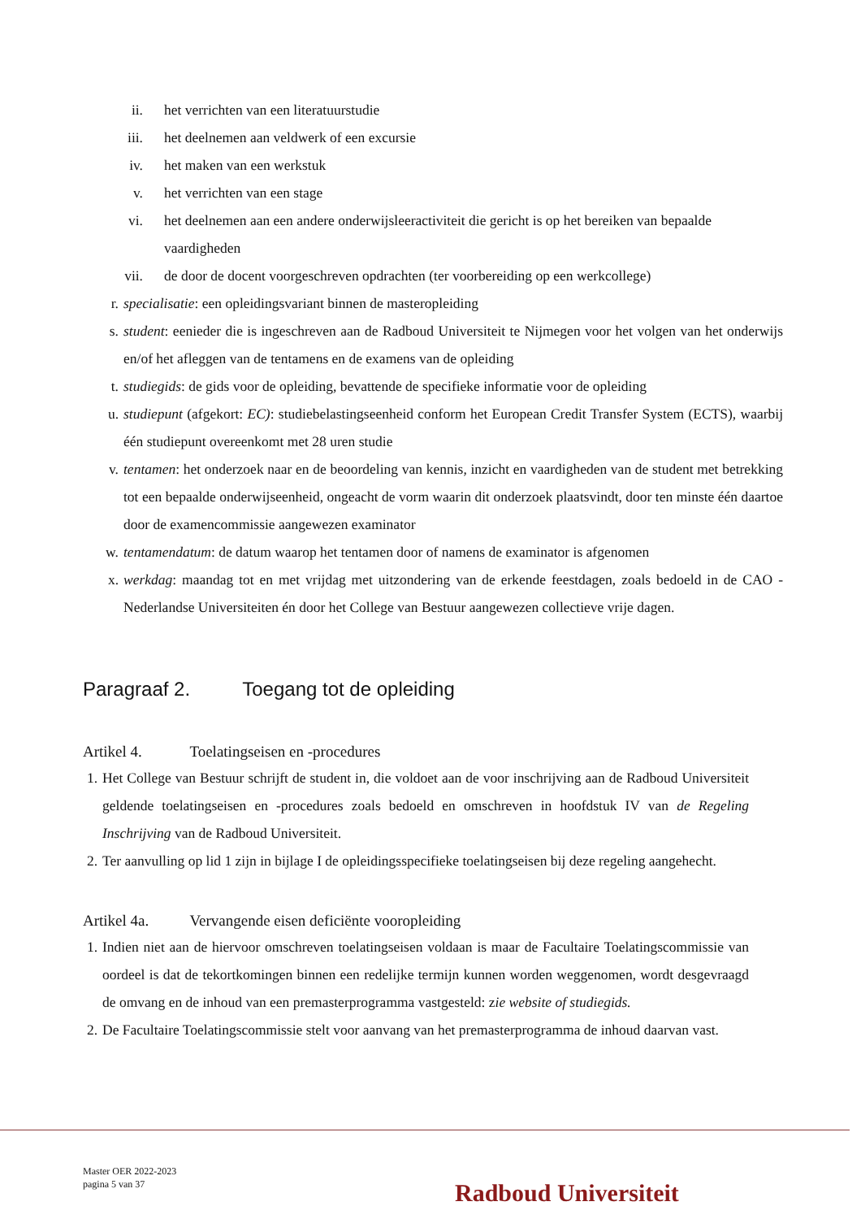ii. het verrichten van een literatuurstudie
iii. het deelnemen aan veldwerk of een excursie
iv. het maken van een werkstuk
v. het verrichten van een stage
vi. het deelnemen aan een andere onderwijsleeractiviteit die gericht is op het bereiken van bepaalde vaardigheden
vii. de door de docent voorgeschreven opdrachten (ter voorbereiding op een werkcollege)
r. specialisatie: een opleidingsvariant binnen de masteropleiding
s. student: eenieder die is ingeschreven aan de Radboud Universiteit te Nijmegen voor het volgen van het onderwijs en/of het afleggen van de tentamens en de examens van de opleiding
t. studiegids: de gids voor de opleiding, bevattende de specifieke informatie voor de opleiding
u. studiepunt (afgekort: EC): studiebelastingseenheid conform het European Credit Transfer System (ECTS), waarbij één studiepunt overeenkomt met 28 uren studie
v. tentamen: het onderzoek naar en de beoordeling van kennis, inzicht en vaardigheden van de student met betrekking tot een bepaalde onderwijseenheid, ongeacht de vorm waarin dit onderzoek plaatsvindt, door ten minste één daartoe door de examencommissie aangewezen examinator
w. tentamendatum: de datum waarop het tentamen door of namens de examinator is afgenomen
x. werkdag: maandag tot en met vrijdag met uitzondering van de erkende feestdagen, zoals bedoeld in de CAO - Nederlandse Universiteiten én door het College van Bestuur aangewezen collectieve vrije dagen.
Paragraaf 2. Toegang tot de opleiding
Artikel 4. Toelatingseisen en -procedures
1. Het College van Bestuur schrijft de student in, die voldoet aan de voor inschrijving aan de Radboud Universiteit geldende toelatingseisen en -procedures zoals bedoeld en omschreven in hoofdstuk IV van de Regeling Inschrijving van de Radboud Universiteit.
2. Ter aanvulling op lid 1 zijn in bijlage I de opleidingsspecifieke toelatingseisen bij deze regeling aangehecht.
Artikel 4a. Vervangende eisen deficiënte vooropleiding
1. Indien niet aan de hiervoor omschreven toelatingseisen voldaan is maar de Facultaire Toelatingscommissie van oordeel is dat de tekortkomingen binnen een redelijke termijn kunnen worden weggenomen, wordt desgevraagd de omvang en de inhoud van een premasterprogramma vastgesteld: zie website of studiegids.
2. De Facultaire Toelatingscommissie stelt voor aanvang van het premasterprogramma de inhoud daarvan vast.
Master OER 2022-2023
pagina 5 van 37
Radboud Universiteit